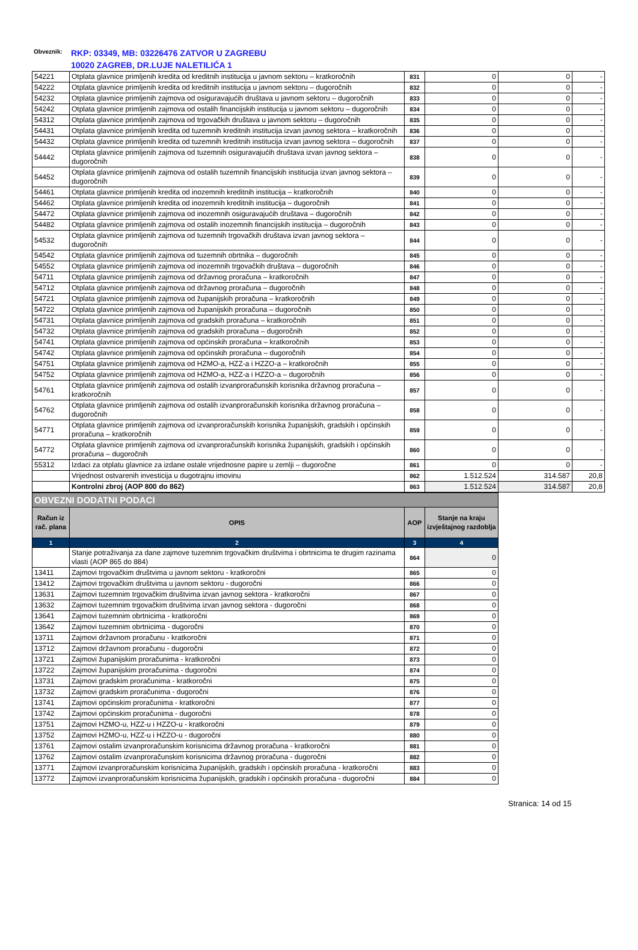Obveznik:
RKP: 03349, MB: 03226476 ZATVOR U ZAGREBU
10020 ZAGREB, DR.LUJE NALETILIĆA 1
| 54221 | Otplata glavnice primljenih kredita od kreditnih institucija u javnom sektoru – kratkoročnih | 831 | 0 | 0 | - |
| 54222 | Otplata glavnice primljenih kredita od kreditnih institucija u javnom sektoru – dugoročnih | 832 | 0 | 0 | - |
| 54232 | Otplata glavnice primljenih zajmova od osiguravajućih društava u javnom sektoru – dugoročnih | 833 | 0 | 0 | - |
| 54242 | Otplata glavnice primljenih zajmova od ostalih financijskih institucija u javnom sektoru – dugoročnih | 834 | 0 | 0 | - |
| 54312 | Otplata glavnice primljenih zajmova od trgovačkih društava u javnom sektoru – dugoročnih | 835 | 0 | 0 | - |
| 54431 | Otplata glavnice primljenih kredita od tuzemnih kreditnih institucija izvan javnog sektora – kratkoročnih | 836 | 0 | 0 | - |
| 54432 | Otplata glavnice primljenih kredita od tuzemnih kreditnih institucija izvan javnog sektora – dugoročnih | 837 | 0 | 0 | - |
| 54442 | Otplata glavnice primljenih zajmova od tuzemnih osiguravajućih društava izvan javnog sektora – dugoročnih | 838 | 0 | 0 | - |
| 54452 | Otplata glavnice primljenih zajmova od ostalih tuzemnih financijskih institucija izvan javnog sektora – dugoročnih | 839 | 0 | 0 | - |
| 54461 | Otplata glavnice primljenih kredita od inozemnih kreditnih institucija – kratkoročnih | 840 | 0 | 0 | - |
| 54462 | Otplata glavnice primljenih kredita od inozemnih kreditnih institucija – dugoročnih | 841 | 0 | 0 | - |
| 54472 | Otplata glavnice primljenih zajmova od inozemnih osiguravajućih društava – dugoročnih | 842 | 0 | 0 | - |
| 54482 | Otplata glavnice primljenih zajmova od ostalih inozemnih financijskih institucija – dugoročnih | 843 | 0 | 0 | - |
| 54532 | Otplata glavnice primljenih zajmova od tuzemnih trgovačkih društava izvan javnog sektora – dugoročnih | 844 | 0 | 0 | - |
| 54542 | Otplata glavnice primljenih zajmova od tuzemnih obrtnika – dugoročnih | 845 | 0 | 0 | - |
| 54552 | Otplata glavnice primljenih zajmova od inozemnih trgovačkih društava – dugoročnih | 846 | 0 | 0 | - |
| 54711 | Otplata glavnice primljenih zajmova od državnog proračuna – kratkoročnih | 847 | 0 | 0 | - |
| 54712 | Otplata glavnice primljenih zajmova od državnog proračuna – dugoročnih | 848 | 0 | 0 | - |
| 54721 | Otplata glavnice primljenih zajmova od županijskih proračuna – kratkoročnih | 849 | 0 | 0 | - |
| 54722 | Otplata glavnice primljenih zajmova od županijskih proračuna – dugoročnih | 850 | 0 | 0 | - |
| 54731 | Otplata glavnice primljenih zajmova od gradskih proračuna – kratkoročnih | 851 | 0 | 0 | - |
| 54732 | Otplata glavnice primljenih zajmova od gradskih proračuna – dugoročnih | 852 | 0 | 0 | - |
| 54741 | Otplata glavnice primljenih zajmova od općinskih proračuna – kratkoročnih | 853 | 0 | 0 | - |
| 54742 | Otplata glavnice primljenih zajmova od općinskih proračuna – dugoročnih | 854 | 0 | 0 | - |
| 54751 | Otplata glavnice primljenih zajmova od HZMO-a, HZZ-a i HZZO-a – kratkoročnih | 855 | 0 | 0 | - |
| 54752 | Otplata glavnice primljenih zajmova od HZMO-a, HZZ-a i HZZO-a – dugoročnih | 856 | 0 | 0 | - |
| 54761 | Otplata glavnice primljenih zajmova od ostalih izvanproračunskih korisnika državnog proračuna – kratkoročnih | 857 | 0 | 0 | - |
| 54762 | Otplata glavnice primljenih zajmova od ostalih izvanproračunskih korisnika državnog proračuna – dugoročnih | 858 | 0 | 0 | - |
| 54771 | Otplata glavnice primljenih zajmova od izvanproračunskih korisnika županijskih, gradskih i općinskih proračuna – kratkoročnih | 859 | 0 | 0 | - |
| 54772 | Otplata glavnice primljenih zajmova od izvanproračunskih korisnika županijskih, gradskih i općinskih proračuna – dugoročnih | 860 | 0 | 0 | - |
| 55312 | Izdaci za otplatu glavnice za izdane ostale vrijednosne papire u zemlji – dugoročne | 861 | 0 | 0 | - |
| | Vrijednost ostvarenih investicija u dugotrajnu imovinu | 862 | 1.512.524 | 314.587 | 20,8 |
| | Kontrolni zbroj (AOP 800 do 862) | 863 | 1.512.524 | 314.587 | 20,8 |
| OBVEZNI DODATNI PODACI | | | |
| Račun iz rač. plana | OPIS | AOP | Stanje na kraju izvještajnog razdoblja |
| 1 | 2 | 3 | 4 |
| | Stanje potraživanja za dane zajmove tuzemnim trgovačkim društvima i obrtnicima te drugim razinama vlasti (AOP 865 do 884) | 864 | 0 |
| 13411 | Zajmovi trgovačkim društvima u javnom sektoru - kratkoročni | 865 | 0 |
| 13412 | Zajmovi trgovačkim društvima u javnom sektoru - dugoročni | 866 | 0 |
| 13631 | Zajmovi tuzemnim trgovačkim društvima izvan javnog sektora - kratkoročni | 867 | 0 |
| 13632 | Zajmovi tuzemnim trgovačkim društvima izvan javnog sektora - dugoročni | 868 | 0 |
| 13641 | Zajmovi tuzemnim obrtnicima - kratkoročni | 869 | 0 |
| 13642 | Zajmovi tuzemnim obrtnicima - dugoročni | 870 | 0 |
| 13711 | Zajmovi državnom proračunu - kratkoročni | 871 | 0 |
| 13712 | Zajmovi državnom proračunu - dugoročni | 872 | 0 |
| 13721 | Zajmovi županijskim proračunima - kratkoročni | 873 | 0 |
| 13722 | Zajmovi županijskim proračunima - dugoročni | 874 | 0 |
| 13731 | Zajmovi gradskim proračunima - kratkoročni | 875 | 0 |
| 13732 | Zajmovi gradskim proračunima - dugoročni | 876 | 0 |
| 13741 | Zajmovi općinskim proračunima - kratkoročni | 877 | 0 |
| 13742 | Zajmovi općinskim proračunima - dugoročni | 878 | 0 |
| 13751 | Zajmovi HZMO-u, HZZ-u i HZZO-u - kratkoročni | 879 | 0 |
| 13752 | Zajmovi HZMO-u, HZZ-u i HZZO-u - dugoročni | 880 | 0 |
| 13761 | Zajmovi ostalim izvanproračunskim korisnicima državnog proračuna - kratkoročni | 881 | 0 |
| 13762 | Zajmovi ostalim izvanproračunskim korisnicima državnog proračuna - dugoročni | 882 | 0 |
| 13771 | Zajmovi izvanproračunskim korisnicima županijskih, gradskih i općinskih proračuna - kratkoročni | 883 | 0 |
| 13772 | Zajmovi izvanproračunskim korisnicima županijskih, gradskih i općinskih proračuna - dugoročni | 884 | 0 |
Stranica: 14 od 15